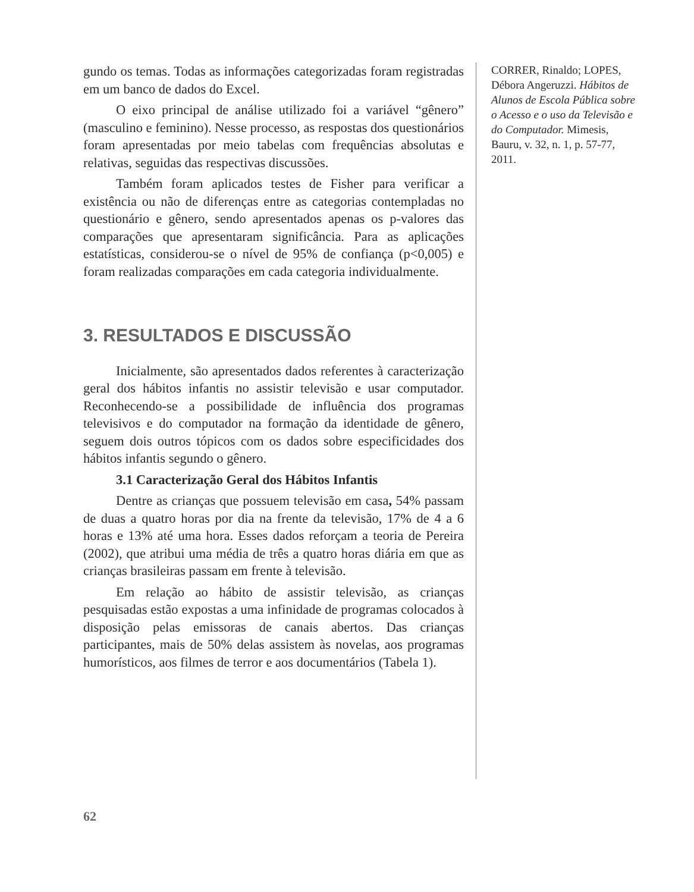gundo os temas. Todas as informações categorizadas foram registradas em um banco de dados do Excel.
O eixo principal de análise utilizado foi a variável “gênero” (masculino e feminino). Nesse processo, as respostas dos questionários foram apresentadas por meio tabelas com frequências absolutas e relativas, seguidas das respectivas discussões.
Também foram aplicados testes de Fisher para verificar a existência ou não de diferenças entre as categorias contempladas no questionário e gênero, sendo apresentados apenas os p-valores das comparações que apresentaram significância. Para as aplicações estatísticas, considerou-se o nível de 95% de confiança (p<0,005) e foram realizadas comparações em cada categoria individualmente.
3. RESULTADOS E DISCUSSÃO
Inicialmente, são apresentados dados referentes à caracterização geral dos hábitos infantis no assistir televisão e usar computador. Reconhecendo-se a possibilidade de influência dos programas televisivos e do computador na formação da identidade de gênero, seguem dois outros tópicos com os dados sobre especificidades dos hábitos infantis segundo o gênero.
3.1 Caracterização Geral dos Hábitos Infantis
Dentre as crianças que possuem televisão em casa, 54% passam de duas a quatro horas por dia na frente da televisão, 17% de 4 a 6 horas e 13% até uma hora. Esses dados reforçam a teoria de Pereira (2002), que atribui uma média de três a quatro horas diária em que as crianças brasileiras passam em frente à televisão.
Em relação ao hábito de assistir televisão, as crianças pesquisadas estão expostas a uma infinidade de programas colocados à disposição pelas emissoras de canais abertos. Das crianças participantes, mais de 50% delas assistem às novelas, aos programas humorísticos, aos filmes de terror e aos documentários (Tabela 1).
CORRER, Rinaldo; LOPES, Débora Angeruzzi. Hábitos de Alunos de Escola Pública sobre o Acesso e o uso da Televisão e do Computador. Mimesis, Bauru, v. 32, n. 1, p. 57-77, 2011.
62